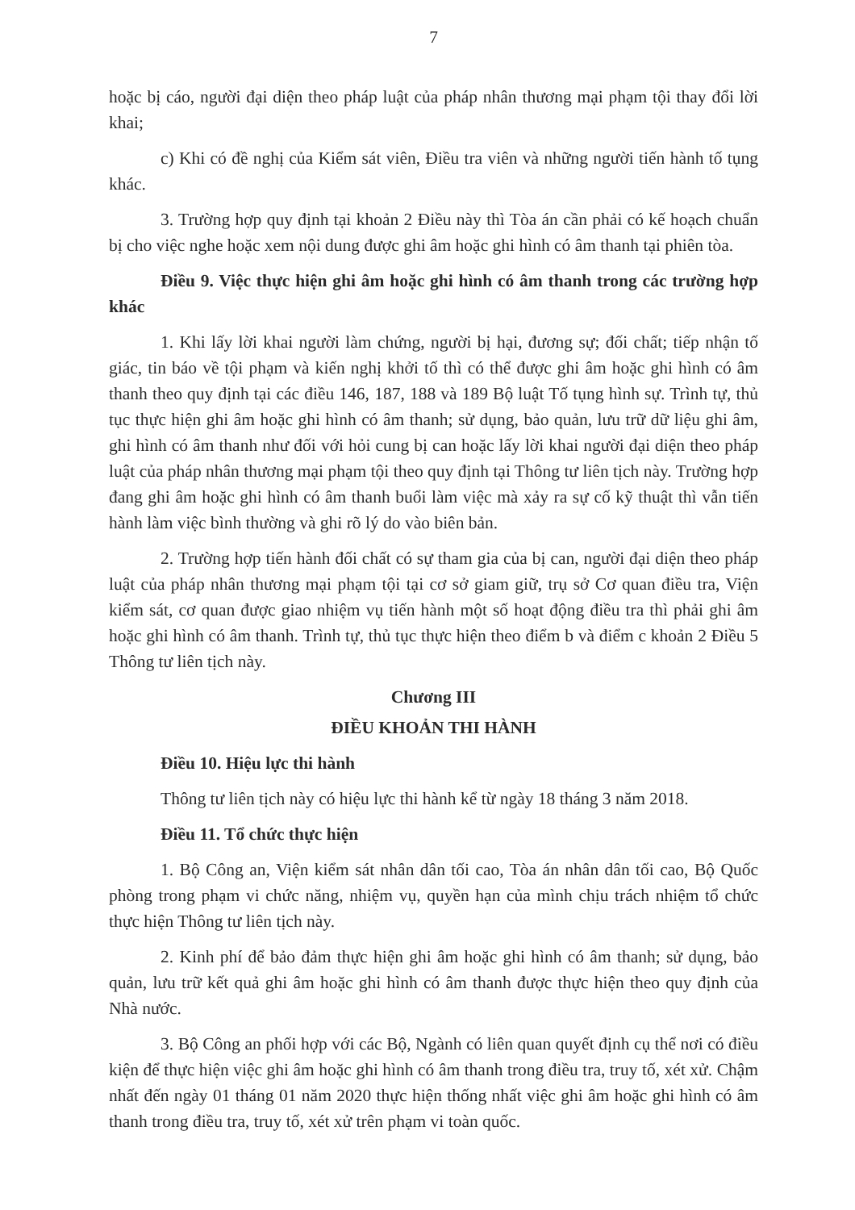7
hoặc bị cáo, người đại diện theo pháp luật của pháp nhân thương mại phạm tội thay đổi lời khai;
c) Khi có đề nghị của Kiểm sát viên, Điều tra viên và những người tiến hành tố tụng khác.
3. Trường hợp quy định tại khoản 2 Điều này thì Tòa án cần phải có kế hoạch chuẩn bị cho việc nghe hoặc xem nội dung được ghi âm hoặc ghi hình có âm thanh tại phiên tòa.
Điều 9. Việc thực hiện ghi âm hoặc ghi hình có âm thanh trong các trường hợp khác
1. Khi lấy lời khai người làm chứng, người bị hại, đương sự; đối chất; tiếp nhận tố giác, tin báo về tội phạm và kiến nghị khởi tố thì có thể được ghi âm hoặc ghi hình có âm thanh theo quy định tại các điều 146, 187, 188 và 189 Bộ luật Tố tụng hình sự. Trình tự, thủ tục thực hiện ghi âm hoặc ghi hình có âm thanh; sử dụng, bảo quản, lưu trữ dữ liệu ghi âm, ghi hình có âm thanh như đối với hỏi cung bị can hoặc lấy lời khai người đại diện theo pháp luật của pháp nhân thương mại phạm tội theo quy định tại Thông tư liên tịch này. Trường hợp đang ghi âm hoặc ghi hình có âm thanh buổi làm việc mà xảy ra sự cố kỹ thuật thì vẫn tiến hành làm việc bình thường và ghi rõ lý do vào biên bản.
2. Trường hợp tiến hành đối chất có sự tham gia của bị can, người đại diện theo pháp luật của pháp nhân thương mại phạm tội tại cơ sở giam giữ, trụ sở Cơ quan điều tra, Viện kiểm sát, cơ quan được giao nhiệm vụ tiến hành một số hoạt động điều tra thì phải ghi âm hoặc ghi hình có âm thanh. Trình tự, thủ tục thực hiện theo điểm b và điểm c khoản 2 Điều 5 Thông tư liên tịch này.
Chương III
ĐIỀU KHOẢN THI HÀNH
Điều 10. Hiệu lực thi hành
Thông tư liên tịch này có hiệu lực thi hành kể từ ngày 18 tháng 3 năm 2018.
Điều 11. Tổ chức thực hiện
1. Bộ Công an, Viện kiểm sát nhân dân tối cao, Tòa án nhân dân tối cao, Bộ Quốc phòng trong phạm vi chức năng, nhiệm vụ, quyền hạn của mình chịu trách nhiệm tổ chức thực hiện Thông tư liên tịch này.
2. Kinh phí để bảo đảm thực hiện ghi âm hoặc ghi hình có âm thanh; sử dụng, bảo quản, lưu trữ kết quả ghi âm hoặc ghi hình có âm thanh được thực hiện theo quy định của Nhà nước.
3. Bộ Công an phối hợp với các Bộ, Ngành có liên quan quyết định cụ thể nơi có điều kiện để thực hiện việc ghi âm hoặc ghi hình có âm thanh trong điều tra, truy tố, xét xử. Chậm nhất đến ngày 01 tháng 01 năm 2020 thực hiện thống nhất việc ghi âm hoặc ghi hình có âm thanh trong điều tra, truy tố, xét xử trên phạm vi toàn quốc.